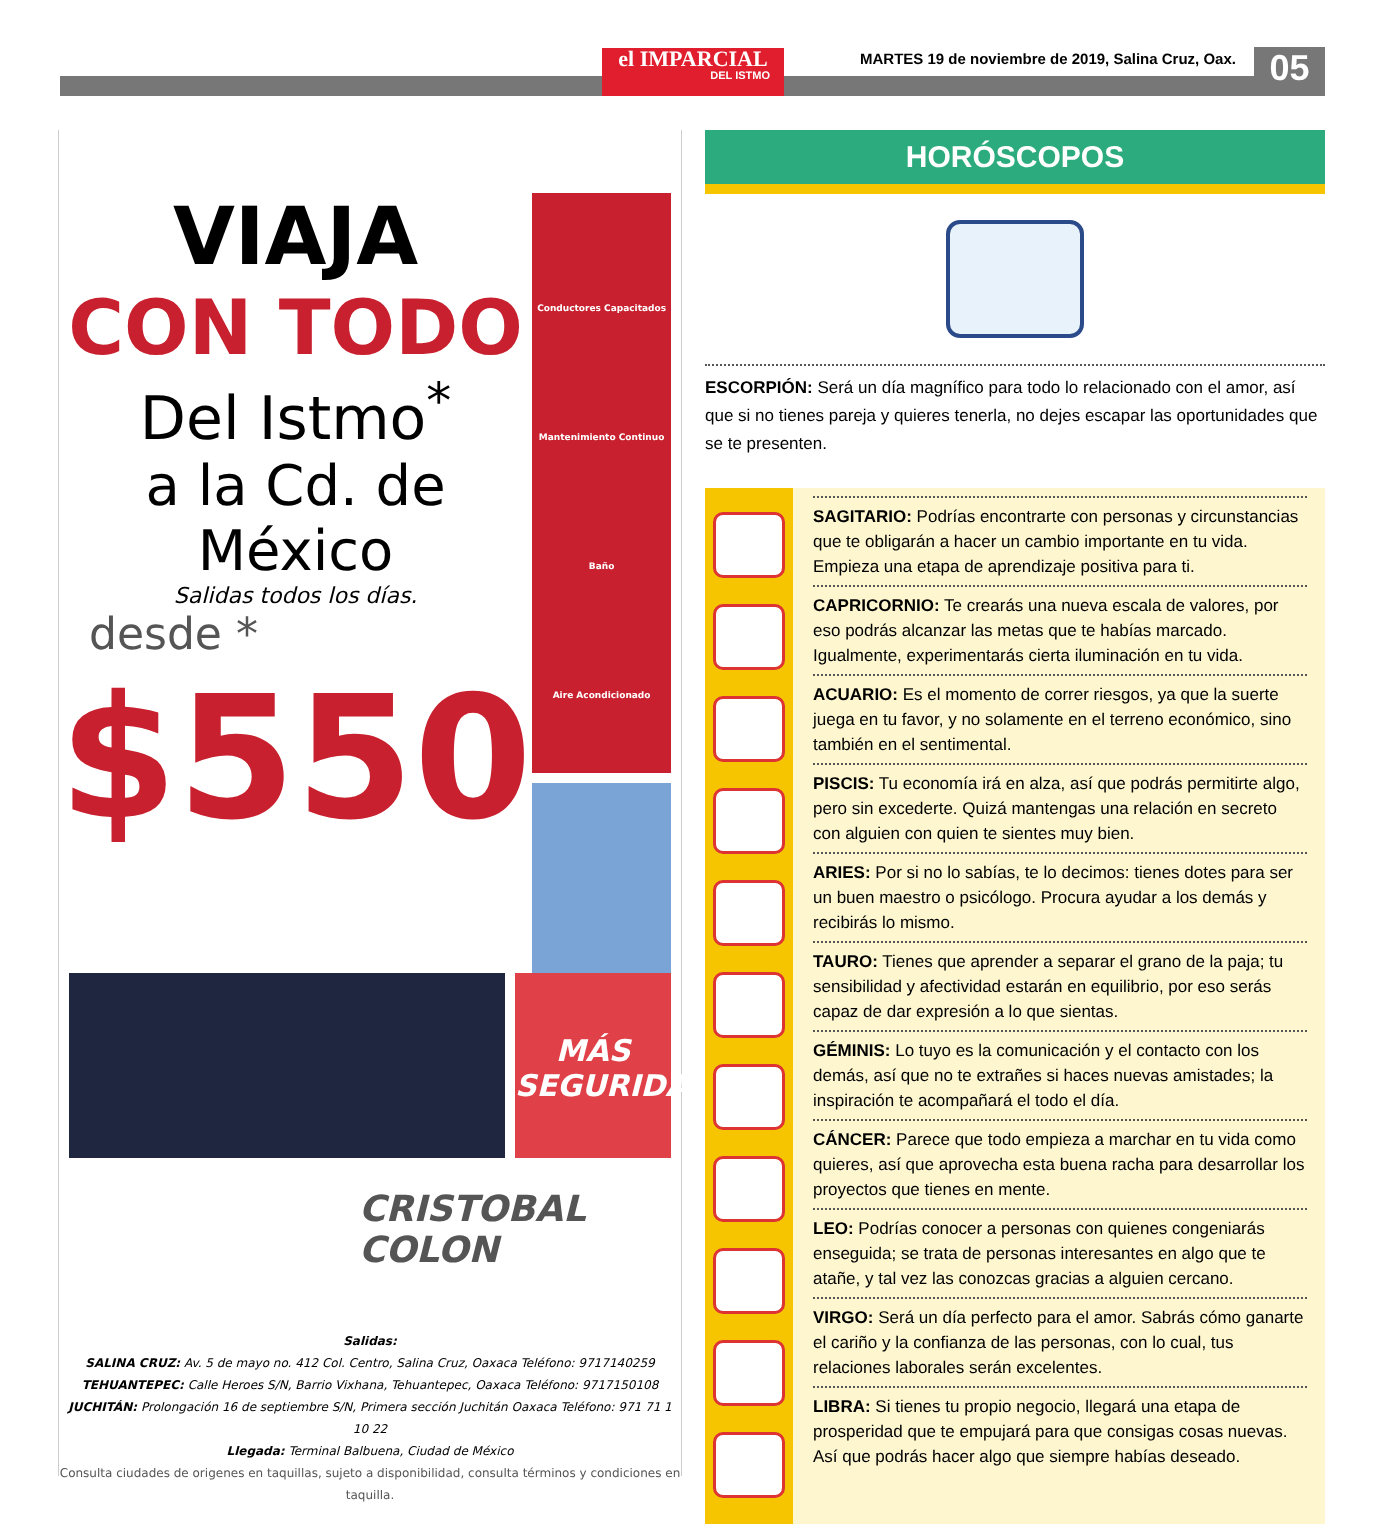el IMPARCIAL
DEL ISTMO
MARTES 19 de noviembre de 2019, Salina Cruz, Oax.
05
VIAJA
CON TODO
Del Istmo<sup>*</sup>
a la Cd. de México
Salidas todos los días.
desde *
$550
Conductores Capacitados
Mantenimiento Continuo
Baño
Aire Acondicionado
MÁS
SEGURIDAD
CRISTOBAL
COLON
Salidas:
SALINA CRUZ: Av. 5 de mayo no. 412 Col. Centro, Salina Cruz, Oaxaca Teléfono: 9717140259
TEHUANTEPEC: Calle Heroes S/N, Barrio Vixhana, Tehuantepec, Oaxaca Teléfono: 9717150108
JUCHITÁN: Prolongación 16 de septiembre S/N, Primera sección Juchitán Oaxaca Teléfono: 971 71 1 10 22
Llegada: Terminal Balbuena, Ciudad de México
Consulta ciudades de origenes en taquillas, sujeto a disponibilidad, consulta términos y condiciones en taquilla.
HORÓSCOPOS
ESCORPIÓN: Será un día magnífico para todo lo relacionado con el amor, así que si no tienes pareja y quieres tenerla, no dejes escapar las oportunidades que se te presenten.
SAGITARIO: Podrías encontrarte con personas y circunstancias que te obligarán a hacer un cambio importante en tu vida. Empieza una etapa de aprendizaje positiva para ti.
CAPRICORNIO: Te crearás una nueva escala de valores, por eso podrás alcanzar las metas que te habías marcado. Igualmente, experimentarás cierta iluminación en tu vida.
ACUARIO: Es el momento de correr riesgos, ya que la suerte juega en tu favor, y no solamente en el terreno económico, sino también en el sentimental.
PISCIS: Tu economía irá en alza, así que podrás permitirte algo, pero sin excederte. Quizá mantengas una relación en secreto con alguien con quien te sientes muy bien.
ARIES: Por si no lo sabías, te lo decimos: tienes dotes para ser un buen maestro o psicólogo. Procura ayudar a los demás y recibirás lo mismo.
TAURO: Tienes que aprender a separar el grano de la paja; tu sensibilidad y afectividad estarán en equilibrio, por eso serás capaz de dar expresión a lo que sientas.
GÉMINIS: Lo tuyo es la comunicación y el contacto con los demás, así que no te extrañes si haces nuevas amistades; la inspiración te acompañará el todo el día.
CÁNCER: Parece que todo empieza a marchar en tu vida como quieres, así que aprovecha esta buena racha para desarrollar los proyectos que tienes en mente.
LEO: Podrías conocer a personas con quienes congeniarás enseguida; se trata de personas interesantes en algo que te atañe, y tal vez las conozcas gracias a alguien cercano.
VIRGO: Será un día perfecto para el amor. Sabrás cómo ganarte el cariño y la confianza de las personas, con lo cual, tus relaciones laborales serán excelentes.
LIBRA: Si tienes tu propio negocio, llegará una etapa de prosperidad que te empujará para que consigas cosas nuevas. Así que podrás hacer algo que siempre habías deseado.